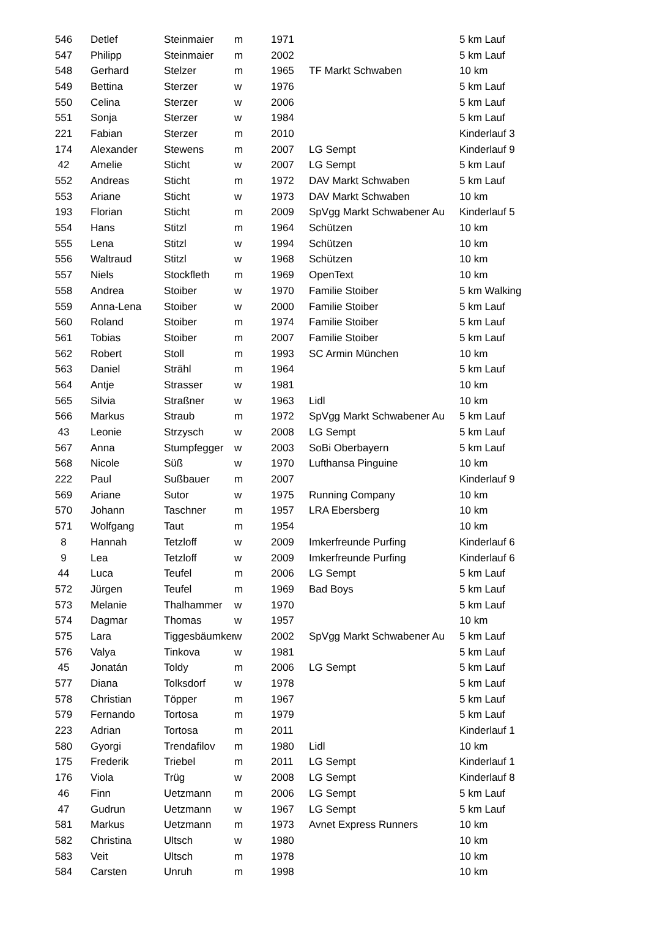| 546 | Detlef | Steinmaier | m | 1971 | | 5 km Lauf |
| 547 | Philipp | Steinmaier | m | 2002 | | 5 km Lauf |
| 548 | Gerhard | Stelzer | m | 1965 | TF Markt Schwaben | 10 km |
| 549 | Bettina | Sterzer | w | 1976 | | 5 km Lauf |
| 550 | Celina | Sterzer | w | 2006 | | 5 km Lauf |
| 551 | Sonja | Sterzer | w | 1984 | | 5 km Lauf |
| 221 | Fabian | Sterzer | m | 2010 | | Kinderlauf 3 |
| 174 | Alexander | Stewens | m | 2007 | LG Sempt | Kinderlauf 9 |
| 42 | Amelie | Sticht | w | 2007 | LG Sempt | 5 km Lauf |
| 552 | Andreas | Sticht | m | 1972 | DAV Markt Schwaben | 5 km Lauf |
| 553 | Ariane | Sticht | w | 1973 | DAV Markt Schwaben | 10 km |
| 193 | Florian | Sticht | m | 2009 | SpVgg Markt Schwabener Au | Kinderlauf 5 |
| 554 | Hans | Stitzl | m | 1964 | Schützen | 10 km |
| 555 | Lena | Stitzl | w | 1994 | Schützen | 10 km |
| 556 | Waltraud | Stitzl | w | 1968 | Schützen | 10 km |
| 557 | Niels | Stockfleth | m | 1969 | OpenText | 10 km |
| 558 | Andrea | Stoiber | w | 1970 | Familie Stoiber | 5 km Walking |
| 559 | Anna-Lena | Stoiber | w | 2000 | Familie Stoiber | 5 km Lauf |
| 560 | Roland | Stoiber | m | 1974 | Familie Stoiber | 5 km Lauf |
| 561 | Tobias | Stoiber | m | 2007 | Familie Stoiber | 5 km Lauf |
| 562 | Robert | Stoll | m | 1993 | SC Armin München | 10 km |
| 563 | Daniel | Strähl | m | 1964 | | 5 km Lauf |
| 564 | Antje | Strasser | w | 1981 | | 10 km |
| 565 | Silvia | Straßner | w | 1963 | Lidl | 10 km |
| 566 | Markus | Straub | m | 1972 | SpVgg Markt Schwabener Au | 5 km Lauf |
| 43 | Leonie | Strzysch | w | 2008 | LG Sempt | 5 km Lauf |
| 567 | Anna | Stumpfegger | w | 2003 | SoBi Oberbayern | 5 km Lauf |
| 568 | Nicole | Süß | w | 1970 | Lufthansa Pinguine | 10 km |
| 222 | Paul | Sußbauer | m | 2007 | | Kinderlauf 9 |
| 569 | Ariane | Sutor | w | 1975 | Running Company | 10 km |
| 570 | Johann | Taschner | m | 1957 | LRA Ebersberg | 10 km |
| 571 | Wolfgang | Taut | m | 1954 | | 10 km |
| 8 | Hannah | Tetzloff | w | 2009 | Imkerfreunde Purfing | Kinderlauf 6 |
| 9 | Lea | Tetzloff | w | 2009 | Imkerfreunde Purfing | Kinderlauf 6 |
| 44 | Luca | Teufel | m | 2006 | LG Sempt | 5 km Lauf |
| 572 | Jürgen | Teufel | m | 1969 | Bad Boys | 5 km Lauf |
| 573 | Melanie | Thalhammer | w | 1970 | | 5 km Lauf |
| 574 | Dagmar | Thomas | w | 1957 | | 10 km |
| 575 | Lara | Tiggesbäumker | w | 2002 | SpVgg Markt Schwabener Au | 5 km Lauf |
| 576 | Valya | Tinkova | w | 1981 | | 5 km Lauf |
| 45 | Jonatán | Toldy | m | 2006 | LG Sempt | 5 km Lauf |
| 577 | Diana | Tolksdorf | w | 1978 | | 5 km Lauf |
| 578 | Christian | Töpper | m | 1967 | | 5 km Lauf |
| 579 | Fernando | Tortosa | m | 1979 | | 5 km Lauf |
| 223 | Adrian | Tortosa | m | 2011 | | Kinderlauf 1 |
| 580 | Gyorgi | Trendafilov | m | 1980 | Lidl | 10 km |
| 175 | Frederik | Triebel | m | 2011 | LG Sempt | Kinderlauf 1 |
| 176 | Viola | Trüg | w | 2008 | LG Sempt | Kinderlauf 8 |
| 46 | Finn | Uetzmann | m | 2006 | LG Sempt | 5 km Lauf |
| 47 | Gudrun | Uetzmann | w | 1967 | LG Sempt | 5 km Lauf |
| 581 | Markus | Uetzmann | m | 1973 | Avnet Express Runners | 10 km |
| 582 | Christina | Ultsch | w | 1980 | | 10 km |
| 583 | Veit | Ultsch | m | 1978 | | 10 km |
| 584 | Carsten | Unruh | m | 1998 | | 10 km |